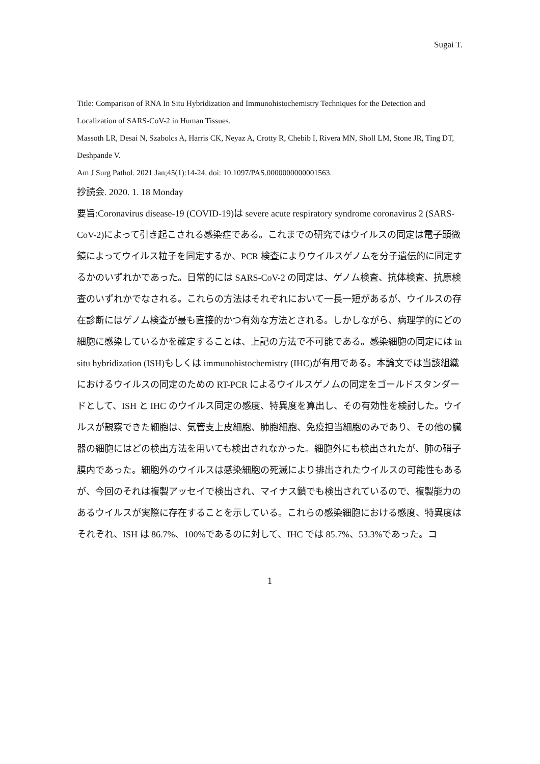Sugai T.
Title: Comparison of RNA In Situ Hybridization and Immunohistochemistry Techniques for the Detection and Localization of SARS-CoV-2 in Human Tissues.
Massoth LR, Desai N, Szabolcs A, Harris CK, Neyaz A, Crotty R, Chebib I, Rivera MN, Sholl LM, Stone JR, Ting DT, Deshpande V.
Am J Surg Pathol. 2021 Jan;45(1):14-24. doi: 10.1097/PAS.0000000000001563.
抄読会. 2020. 1. 18 Monday
要旨:Coronavirus disease-19 (COVID-19)は severe acute respiratory syndrome coronavirus 2 (SARS-CoV-2)によって引き起こされる感染症である。これまでの研究ではウイルスの同定は電子顕微鏡によってウイルス粒子を同定するか、PCR 検査によりウイルスゲノムを分子遺伝的に同定するかのいずれかであった。日常的には SARS-CoV-2 の同定は、ゲノム検査、抗体検査、抗原検査のいずれかでなされる。これらの方法はそれぞれにおいて一長一短があるが、ウイルスの存在診断にはゲノム検査が最も直接的かつ有効な方法とされる。しかしながら、病理学的にどの細胞に感染しているかを確定することは、上記の方法で不可能である。感染細胞の同定には in situ hybridization (ISH)もしくは immunohistochemistry (IHC)が有用である。本論文では当該組織におけるウイルスの同定のための RT-PCR によるウイルスゲノムの同定をゴールドスタンダードとして、ISH と IHC のウイルス同定の感度、特異度を算出し、その有効性を検討した。ウイルスが観察できた細胞は、気管支上皮細胞、肺胞細胞、免疫担当細胞のみであり、その他の臓器の細胞にはどの検出方法を用いても検出されなかった。細胞外にも検出されたが、肺の硝子膜内であった。細胞外のウイルスは感染細胞の死滅により排出されたウイルスの可能性もあるが、今回のそれは複製アッセイで検出され、マイナス鎖でも検出されているので、複製能力のあるウイルスが実際に存在することを示している。これらの感染細胞における感度、特異度はそれぞれ、ISH は 86.7%、100%であるのに対して、IHC では 85.7%、53.3%であった。コ
1